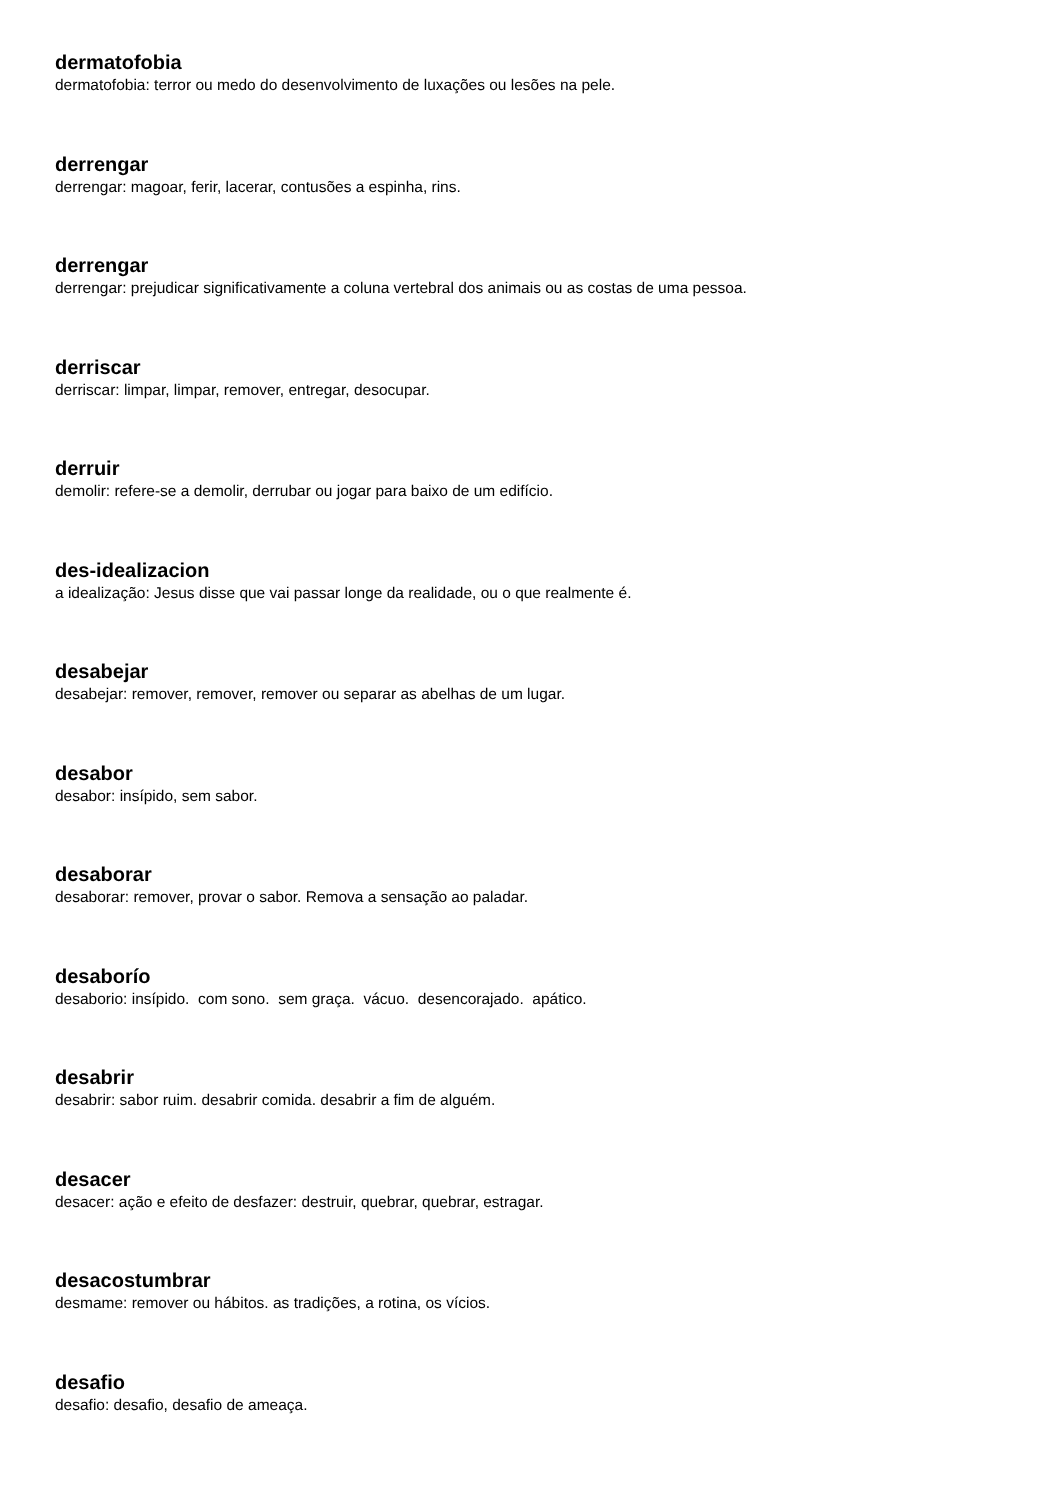dermatofobia
dermatofobia: terror ou medo do desenvolvimento de luxações ou lesões na pele.
derrengar
derrengar: magoar, ferir, lacerar, contusões a espinha, rins.
derrengar
derrengar: prejudicar significativamente a coluna vertebral dos animais ou as costas de uma pessoa.
derriscar
derriscar: limpar, limpar, remover, entregar, desocupar.
derruir
demolir: refere-se a demolir, derrubar ou jogar para baixo de um edifício.
des-idealizacion
a idealização: Jesus disse que vai passar longe da realidade, ou o que realmente é.
desabejar
desabejar: remover, remover, remover ou separar as abelhas de um lugar.
desabor
desabor: insípido, sem sabor.
desaborar
desaborar: remover, provar o sabor. Remova a sensação ao paladar.
desaborío
desaborio: insípido. com sono. sem graça. vácuo. desencorajado. apático.
desabrir
desabrir: sabor ruim. desabrir comida. desabrir a fim de alguém.
desacer
desacer: ação e efeito de desfazer: destruir, quebrar, quebrar, estragar.
desacostumbrar
desmame: remover ou hábitos. as tradições, a rotina, os vícios.
desafio
desafio: desafio, desafio de ameaça.